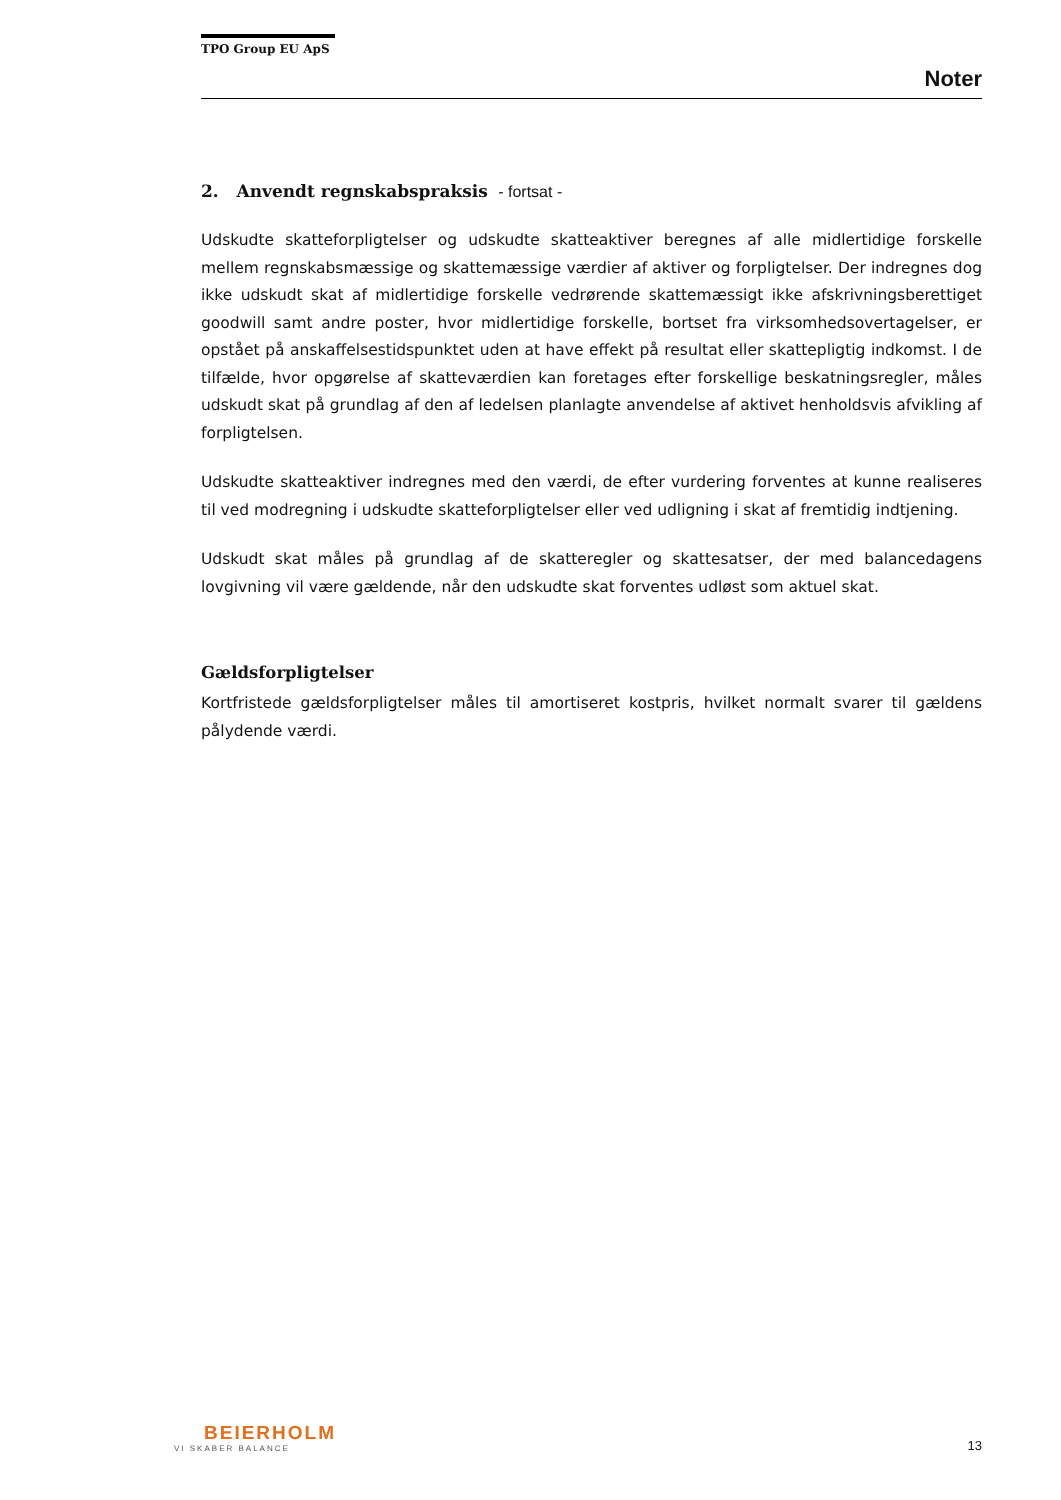TPO Group EU ApS
Noter
2. Anvendt regnskabspraksis - fortsat -
Udskudte skatteforpligtelser og udskudte skatteaktiver beregnes af alle midlertidige forskelle mellem regnskabsmæssige og skattemæssige værdier af aktiver og forpligtelser. Der indregnes dog ikke udskudt skat af midlertidige forskelle vedrørende skattemæssigt ikke afskrivningsberettiget goodwill samt andre poster, hvor midlertidige forskelle, bortset fra virksomhedsovertagelser, er opstået på anskaffelsestidspunktet uden at have effekt på resultat eller skattepligtig indkomst. I de tilfælde, hvor opgørelse af skatteværdien kan foretages efter forskellige beskatningsregler, måles udskudt skat på grundlag af den af ledelsen planlagte anvendelse af aktivet henholdsvis afvikling af forpligtelsen.
Udskudte skatteaktiver indregnes med den værdi, de efter vurdering forventes at kunne realiseres til ved modregning i udskudte skatteforpligtelser eller ved udligning i skat af fremtidig indtjening.
Udskudt skat måles på grundlag af de skatteregler og skattesatser, der med balancedagens lovgivning vil være gældende, når den udskudte skat forventes udløst som aktuel skat.
Gældsforpligtelser
Kortfristede gældsforpligtelser måles til amortiseret kostpris, hvilket normalt svarer til gældens pålydende værdi.
BEIERHOLM
VI SKABER BALANCE
13